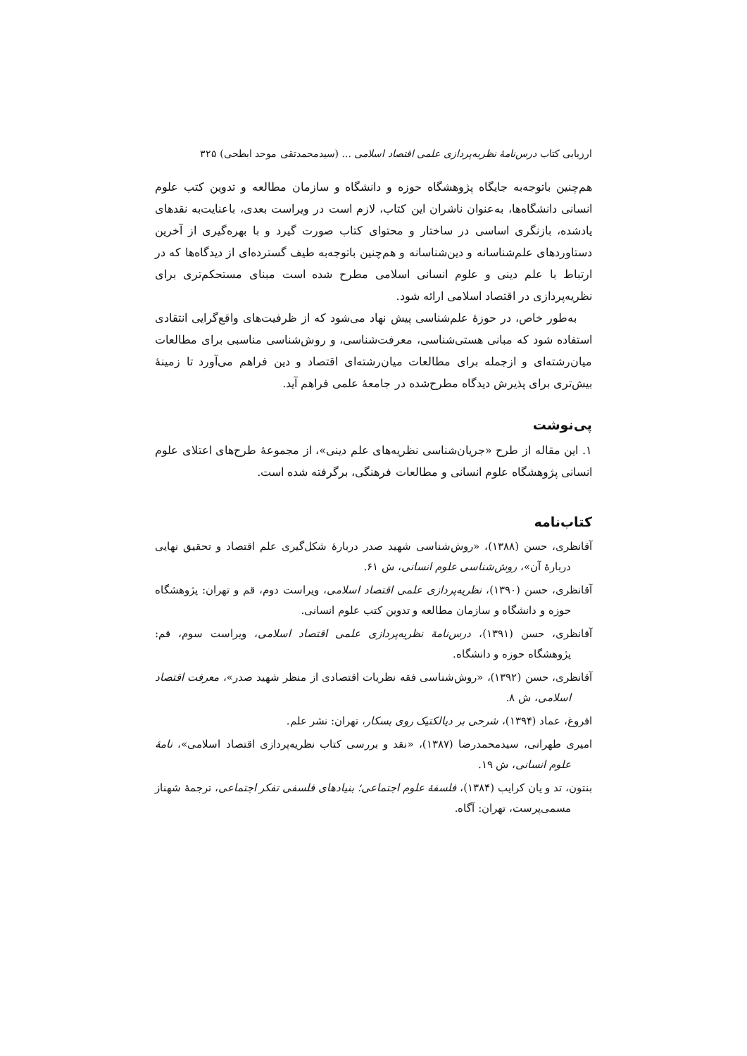ارزیابی کتاب درس‌نامهٔ نظریه‌پردازی علمی اقتصاد اسلامی ... (سیدمحمدتقی موحد ابطحی) ۳۲۵
هم‌چنین باتوجه‌به جایگاه پژوهشگاه حوزه و دانشگاه و سازمان مطالعه و تدوین کتب علوم انسانی دانشگاه‌ها، به‌عنوان ناشران این کتاب، لازم است در ویراست بعدی، باعنایت‌به نقدهای یادشده، بازنگری اساسی در ساختار و محتوای کتاب صورت گیرد و با بهره‌گیری از آخرین دستاوردهای علم‌شناسانه و دین‌شناسانه و هم‌چنین باتوجه‌به طیف گسترده‌ای از دیدگاه‌ها که در ارتباط با علم دینی و علوم انسانی اسلامی مطرح شده است مبنای مستحکم‌تری برای نظریه‌پردازی در اقتصاد اسلامی ارائه شود.
به‌طور خاص، در حوزهٔ علم‌شناسی پیش نهاد می‌شود که از ظرفیت‌های واقع‌گرایی انتقادی استفاده شود که مبانی هستی‌شناسی، معرفت‌شناسی، و روش‌شناسی مناسبی برای مطالعات میان‌رشته‌ای و ازجمله برای مطالعات میان‌رشته‌ای اقتصاد و دین فراهم می‌آورد تا زمینهٔ بیش‌تری برای پذیرش دیدگاه مطرح‌شده در جامعهٔ علمی فراهم آید.
پی‌نوشت
۱. این مقاله از طرح «جریان‌شناسی نظریه‌های علم دینی»، از مجموعهٔ طرح‌های اعتلای علوم انسانی پژوهشگاه علوم انسانی و مطالعات فرهنگی، برگرفته شده است.
کتاب‌نامه
آقانظری، حسن (۱۳۸۸)، «روش‌شناسی شهید صدر دربارهٔ شکل‌گیری علم اقتصاد و تحقیق نهایی دربارهٔ آن»، روش‌شناسی علوم انسانی، ش ۶۱.
آقانظری، حسن (۱۳۹۰)، نظریه‌پردازی علمی اقتصاد اسلامی، ویراست دوم، قم و تهران: پژوهشگاه حوزه و دانشگاه و سازمان مطالعه و تدوین کتب علوم انسانی.
آقانظری، حسن (۱۳۹۱)، درس‌نامهٔ نظریه‌پردازی علمی اقتصاد اسلامی، ویراست سوم، قم: پژوهشگاه حوزه و دانشگاه.
آقانظری، حسن (۱۳۹۲)، «روش‌شناسی فقه نظریات اقتصادی از منظر شهید صدر»، معرفت اقتصاد اسلامی، ش ۸.
افروغ، عماد (۱۳۹۴)، شرحی بر دیالکتیک روی بسکار، تهران: نشر علم.
امیری طهرانی، سیدمحمدرضا (۱۳۸۷)، «نقد و بررسی کتاب نظریه‌پردازی اقتصاد اسلامی»، نامهٔ علوم انسانی، ش ۱۹.
بنتون، تد و یان کرایب (۱۳۸۴)، فلسفهٔ علوم اجتماعی؛ بنیادهای فلسفی تفکر اجتماعی، ترجمهٔ شهناز مسمی‌پرست، تهران: آگاه.